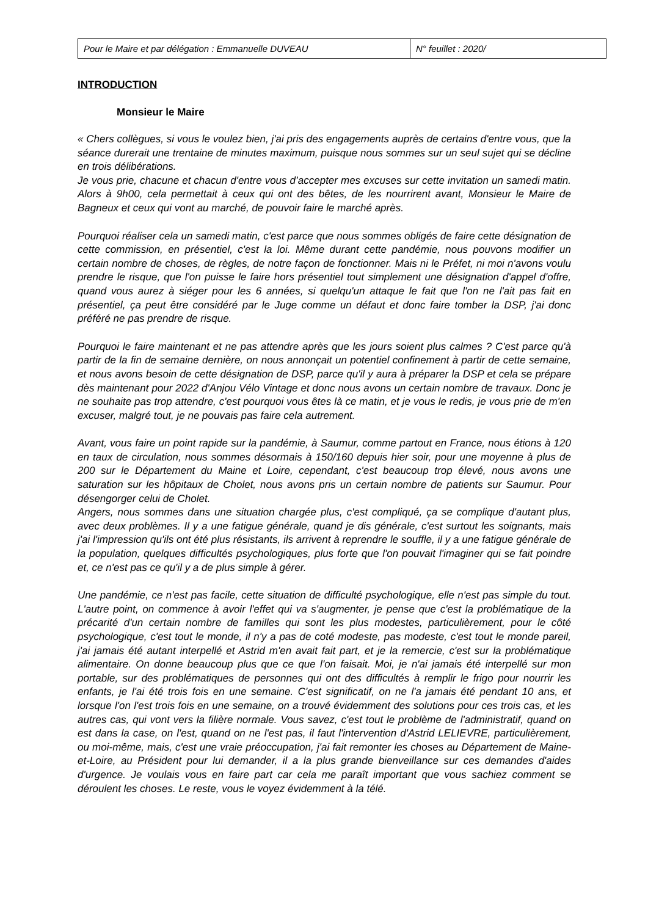| Pour le Maire et par délégation : Emmanuelle DUVEAU | N° feuillet : 2020/ |
INTRODUCTION
Monsieur le Maire
« Chers collègues, si vous le voulez bien, j'ai pris des engagements auprès de certains d'entre vous, que la séance durerait une trentaine de minutes maximum, puisque nous sommes sur un seul sujet qui se décline en trois délibérations.
Je vous prie, chacune et chacun d'entre vous d’accepter mes excuses sur cette invitation un samedi matin. Alors à 9h00, cela permettait à ceux qui ont des bêtes, de les nourrirent avant, Monsieur le Maire de Bagneux et ceux qui vont au marché, de pouvoir faire le marché après.
Pourquoi réaliser cela un samedi matin, c'est parce que nous sommes obligés de faire cette désignation de cette commission, en présentiel, c'est la loi. Même durant cette pandémie, nous pouvons modifier un certain nombre de choses, de règles, de notre façon de fonctionner. Mais ni le Préfet, ni moi n'avons voulu prendre le risque, que l'on puisse le faire hors présentiel tout simplement une désignation d'appel d'offre, quand vous aurez à siéger pour les 6 années, si quelqu'un attaque le fait que l'on ne l'ait pas fait en présentiel, ça peut être considéré par le Juge comme un défaut et donc faire tomber la DSP, j'ai donc préféré ne pas prendre de risque.
Pourquoi le faire maintenant et ne pas attendre après que les jours soient plus calmes ? C'est parce qu'à partir de la fin de semaine dernière, on nous annonçait un potentiel confinement à partir de cette semaine, et nous avons besoin de cette désignation de DSP, parce qu'il y aura à préparer la DSP et cela se prépare dès maintenant pour 2022 d'Anjou Vélo Vintage et donc nous avons un certain nombre de travaux. Donc je ne souhaite pas trop attendre, c'est pourquoi vous êtes là ce matin, et je vous le redis, je vous prie de m'en excuser, malgré tout, je ne pouvais pas faire cela autrement.
Avant, vous faire un point rapide sur la pandémie, à Saumur, comme partout en France, nous étions à 120 en taux de circulation, nous sommes désormais à 150/160 depuis hier soir, pour une moyenne à plus de 200 sur le Département du Maine et Loire, cependant, c'est beaucoup trop élevé, nous avons une saturation sur les hôpitaux de Cholet, nous avons pris un certain nombre de patients sur Saumur. Pour désengorger celui de Cholet.
Angers, nous sommes dans une situation chargée plus, c'est compliqué, ça se complique d'autant plus, avec deux problèmes. Il y a une fatigue générale, quand je dis générale, c'est surtout les soignants, mais j'ai l'impression qu'ils ont été plus résistants, ils arrivent à reprendre le souffle, il y a une fatigue générale de la population, quelques difficultés psychologiques, plus forte que l'on pouvait l'imaginer qui se fait poindre et, ce n'est pas ce qu'il y a de plus simple à gérer.
Une pandémie, ce n'est pas facile, cette situation de difficulté psychologique, elle n'est pas simple du tout. L'autre point, on commence à avoir l'effet qui va s'augmenter, je pense que c'est la problématique de la précarité d'un certain nombre de familles qui sont les plus modestes, particulièrement, pour le côté psychologique, c'est tout le monde, il n'y a pas de coté modeste, pas modeste, c'est tout le monde pareil, j'ai jamais été autant interpellé et Astrid m'en avait fait part, et je la remercie, c'est sur la problématique alimentaire. On donne beaucoup plus que ce que l'on faisait. Moi, je n'ai jamais été interpellé sur mon portable, sur des problématiques de personnes qui ont des difficultés à remplir le frigo pour nourrir les enfants, je l'ai été trois fois en une semaine. C'est significatif, on ne l'a jamais été pendant 10 ans, et lorsque l'on l'est trois fois en une semaine, on a trouvé évidemment des solutions pour ces trois cas, et les autres cas, qui vont vers la filière normale. Vous savez, c'est tout le problème de l'administratif, quand on est dans la case, on l'est, quand on ne l'est pas, il faut l'intervention d'Astrid LELIEVRE, particulièrement, ou moi-même, mais, c'est une vraie préoccupation, j'ai fait remonter les choses au Département de Maine-et-Loire, au Président pour lui demander, il a la plus grande bienveillance sur ces demandes d'aides d'urgence. Je voulais vous en faire part car cela me paraît important que vous sachiez comment se déroulent les choses. Le reste, vous le voyez évidemment à la télé.